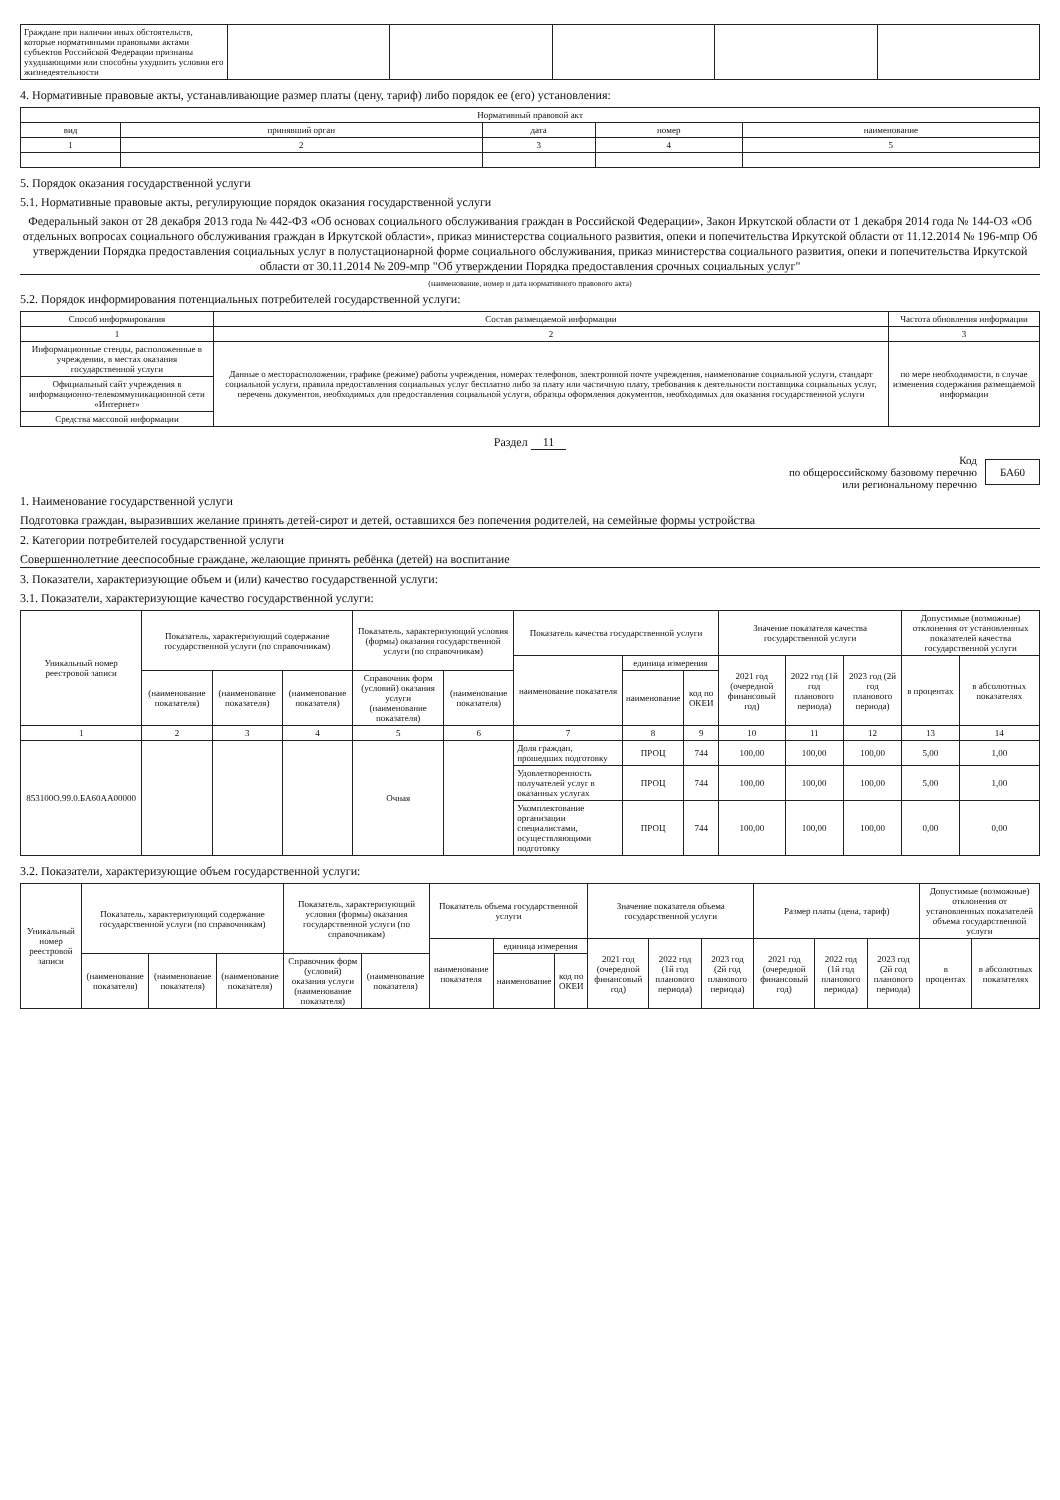| Граждане при наличии иных обстоятельств, которые нормативными правовыми актами субъектов Российской Федерации признаны ухудшающими или способны ухудшить условия его жизнедеятельности | | | | | |
4. Нормативные правовые акты, устанавливающие размер платы (цену, тариф) либо порядок ее (его) установления:
| Нормативный правовой акт | | | | |
| --- | --- | --- | --- | --- |
| вид | принявший орган | дата | номер | наименование |
| 1 | 2 | 3 | 4 | 5 |
5. Порядок оказания государственной услуги
5.1. Нормативные правовые акты, регулирующие порядок оказания государственной услуги
Федеральный закон от 28 декабря 2013 года № 442-ФЗ «Об основах социального обслуживания граждан в Российской Федерации», Закон Иркутской области от 1 декабря 2014 года № 144-ОЗ «Об отдельных вопросах социального обслуживания граждан в Иркутской области», приказ министерства социального развития, опеки и попечительства Иркутской области от 11.12.2014 № 196-мпр Об утверждении Порядка предоставления социальных услуг в полустационарной форме социального обслуживания, приказ министерства социального развития, опеки и попечительства Иркутской области от 30.11.2014 № 209-мпр "Об утверждении Порядка предоставления срочных социальных услуг"
(наименование, номер и дата нормативного правового акта)
5.2. Порядок информирования потенциальных потребителей государственной услуги:
| Способ информирования | Состав размещаемой информации | Частота обновления информации |
| --- | --- | --- |
| 1 | 2 | 3 |
| Информационные стенды, расположенные в учреждении, в местах оказания государственной услуги | Данные о месторасположении, графике (режиме) работы учреждения, номерах телефонов, электронной почте учреждения, наименование социальной услуги, стандарт социальной услуги, правила предоставления социальных услуг бесплатно либо за плату или частичную плату, требования к деятельности поставщика социальных услуг, перечень документов, необходимых для предоставления социальной услуги, образцы оформления документов, необходимых для оказания государственной услуги | по мере необходимости, в случае изменения содержания размещаемой информации |
| Официальный сайт учреждения в информационно-телекоммуникационной сети «Интернет» | | |
| Средства массовой информации | | |
Раздел 11
Код
по общероссийскому базовому перечню
или региональному перечню
БА60
1. Наименование государственной услуги
Подготовка граждан, выразивших желание принять детей-сирот и детей, оставшихся без попечения родителей, на семейные формы устройства
2. Категории потребителей государственной услуги
Совершеннолетние дееспособные граждане, желающие принять ребёнка (детей) на воспитание
3. Показатели, характеризующие объем и (или) качество государственной услуги:
3.1. Показатели, характеризующие качество государственной услуги:
| Уникальный номер реестровой записи | Показатель, характеризующий содержание государственной услуги (по справочникам) | | | Показатель, характеризующий условия (формы) оказания государственной услуги (по справочникам) | | Показатель качества государственной услуги | | | Значение показателя качества государственной услуги | | | Допустимые (возможные) отклонения от установленных показателей качества государственной услуги | |
| --- | --- | --- | --- | --- | --- | --- | --- | --- | --- | --- | --- | --- | --- |
| | | | | | | наименование показателя | единица измерения | | 2021 год (очередной финансовый год) | 2022 год (1й год планового периода) | 2023 год (2й год планового периода) | в процентах | в абсолютных показателях |
| | (наименование показателя) | (наименование показателя) | (наименование показателя) | Справочник форм (условий) оказания услуги (наименование показателя) | (наименование показателя) | | наименование | код по ОКЕИ | | | | | |
| 1 | 2 | 3 | 4 | 5 | 6 | 7 | 8 | 9 | 10 | 11 | 12 | 13 | 14 |
| 853100О.99.0.БА60АА00000 | | | | Очная | | Доля граждан, прошедших подготовку | ПРОЦ | 744 | 100,00 | 100,00 | 100,00 | 5,00 | 1,00 |
| | | | | | | Удовлетворенность получателей услуг в оказанных услугах | ПРОЦ | 744 | 100,00 | 100,00 | 100,00 | 5,00 | 1,00 |
| | | | | | | Укомплектование организации специалистами, осуществляющими подготовку | ПРОЦ | 744 | 100,00 | 100,00 | 100,00 | 0,00 | 0,00 |
3.2. Показатели, характеризующие объем государственной услуги:
| Уникальный номер реестровой записи | Показатель, характеризующий содержание государственной услуги (по справочникам) | | | Показатель, характеризующий условия (формы) оказания государственной услуги (по справочникам) | | Показатель объема государственной услуги | | | Значение показателя объема государственной услуги | | | Размер платы (цена, тариф) | | | Допустимые (возможные) отклонения от установленных показателей объема государственной услуги | |
| --- | --- | --- | --- | --- | --- | --- | --- | --- | --- | --- | --- | --- | --- | --- | --- | --- |
| | | | | | | наименование показателя | единица измерения | | 2021 год (очередной финансовый год) | 2022 год (1й год планового периода) | 2023 год (2й год планового периода) | 2021 год (очередной финансовый год) | 2022 год (1й год планового периода) | 2023 год (2й год планового периода) | в процентах | в абсолютных показателях |
| | (наименование показателя) | (наименование показателя) | (наименование показателя) | Справочник форм (условий) оказания услуги (наименование показателя) | (наименование показателя) | | наименование | код по ОКЕИ | | | | | | | | |